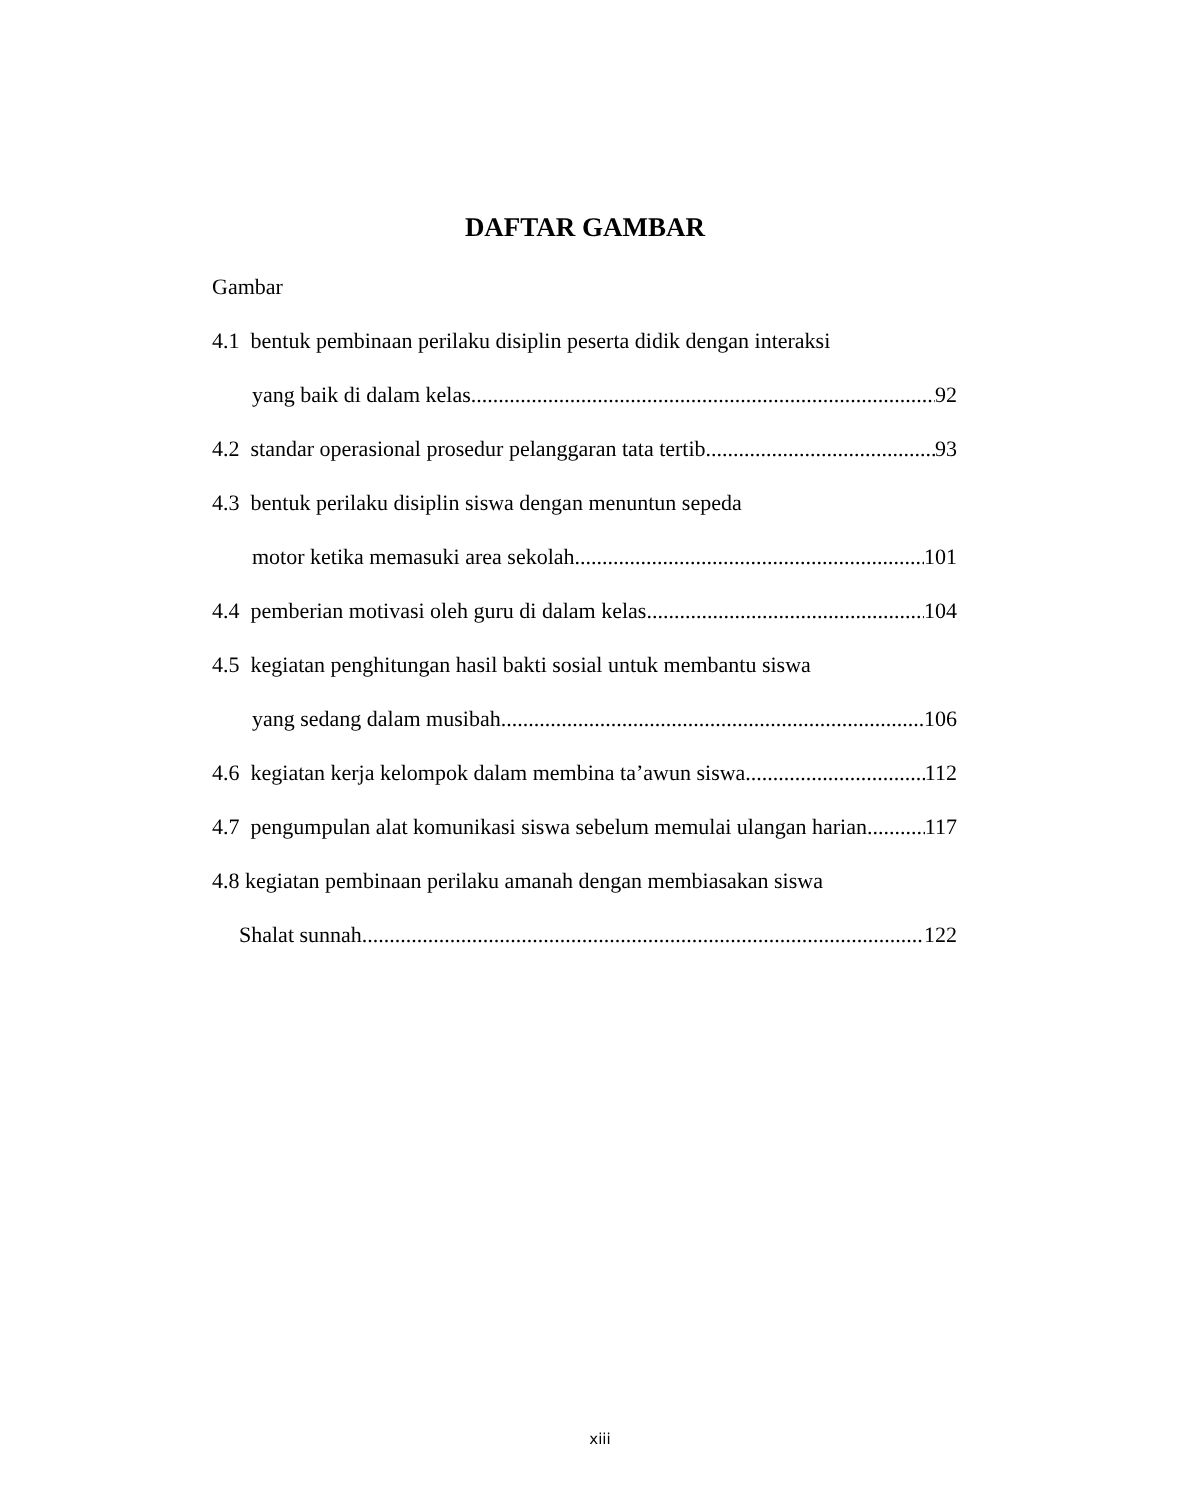DAFTAR GAMBAR
Gambar
4.1 bentuk pembinaan perilaku disiplin peserta didik dengan interaksi
yang baik di dalam kelas 92
4.2 standar operasional prosedur pelanggaran tata tertib 93
4.3 bentuk perilaku disiplin siswa dengan menuntun sepeda
motor ketika memasuki area sekolah 101
4.4 pemberian motivasi oleh guru di dalam kelas 104
4.5 kegiatan penghitungan hasil bakti sosial untuk membantu siswa
yang sedang dalam musibah 106
4.6 kegiatan kerja kelompok dalam membina ta’awun siswa 112
4.7 pengumpulan alat komunikasi siswa sebelum memulai ulangan harian 117
4.8 kegiatan pembinaan perilaku amanah dengan membiasakan siswa
Shalat sunnah 122
xiii